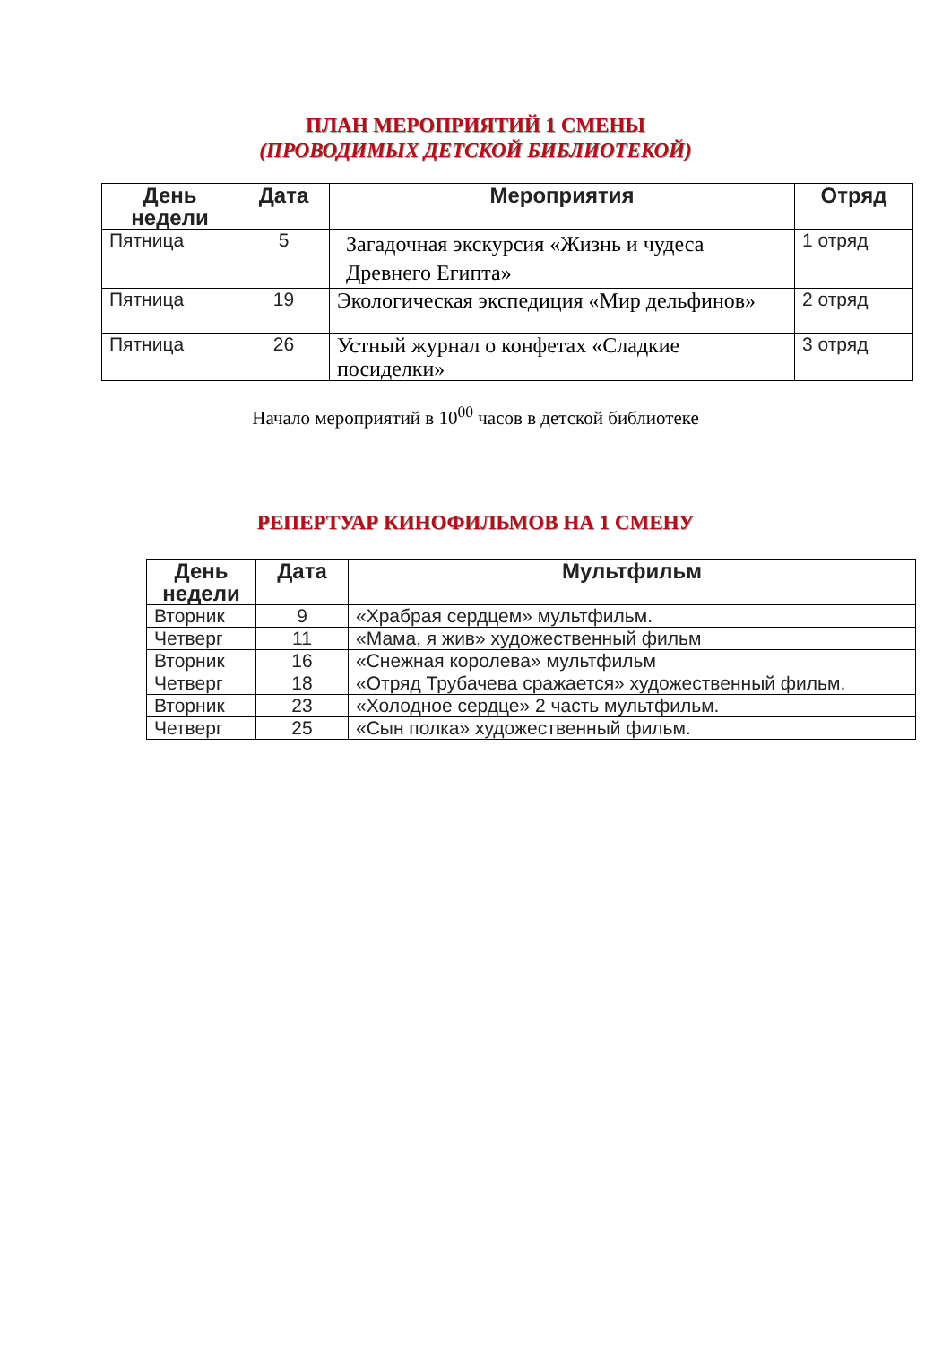ПЛАН МЕРОПРИЯТИЙ 1 СМЕНЫ
(ПРОВОДИМЫХ ДЕТСКОЙ БИБЛИОТЕКОЙ)
| День недели | Дата | Мероприятия | Отряд |
| --- | --- | --- | --- |
| Пятница | 5 | Загадочная экскурсия «Жизнь и чудеса Древнего Египта» | 1 отряд |
| Пятница | 19 | Экологическая экспедиция «Мир дельфинов» | 2 отряд |
| Пятница | 26 | Устный журнал о конфетах «Сладкие посиделки» | 3 отряд |
Начало мероприятий в 10<sup>00</sup> часов в детской библиотеке
РЕПЕРТУАР КИНОФИЛЬМОВ НА 1 СМЕНУ
| День недели | Дата | Мультфильм |
| --- | --- | --- |
| Вторник | 9 | «Храбрая сердцем» мультфильм. |
| Четверг | 11 | «Мама, я жив» художественный фильм |
| Вторник | 16 | «Снежная королева» мультфильм |
| Четверг | 18 | «Отряд Трубачева сражается» художественный фильм. |
| Вторник | 23 | «Холодное сердце» 2 часть мультфильм. |
| Четверг | 25 | «Сын полка» художественный фильм. |